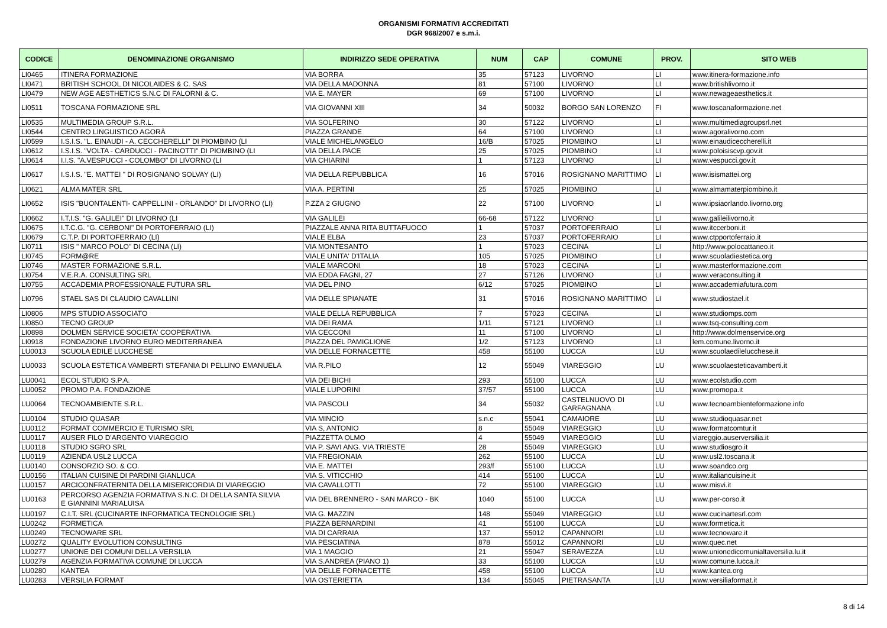ORGANISMI FORMATIVI ACCREDITATI
DGR 968/2007 e s.m.i.
| CODICE | DENOMINAZIONE ORGANISMO | INDIRIZZO SEDE OPERATIVA | NUM | CAP | COMUNE | PROV. | SITO WEB |
| --- | --- | --- | --- | --- | --- | --- | --- |
| LI0465 | ITINERA FORMAZIONE | VIA BORRA | 35 | 57123 | LIVORNO | LI | www.itinera-formazione.info |
| LI0471 | BRITISH SCHOOL DI NICOLAIDES & C. SAS | VIA DELLA MADONNA | 81 | 57100 | LIVORNO | LI | www.britishlivorno.it |
| LI0479 | NEW AGE AESTHETICS S.N.C DI FALORNI & C. | VIA E. MAYER | 69 | 57100 | LIVORNO | LI | www.newageaesthetics.it |
| LI0511 | TOSCANA FORMAZIONE SRL | VIA GIOVANNI XIII | 34 | 50032 | BORGO SAN LORENZO | FI | www.toscanaformazione.net |
| LI0535 | MULTIMEDIA GROUP S.R.L. | VIA SOLFERINO | 30 | 57122 | LIVORNO | LI | www.multimediagroupsrl.net |
| LI0544 | CENTRO LINGUISTICO AGORÀ | PIAZZA GRANDE | 64 | 57100 | LIVORNO | LI | www.agoralivorno.com |
| LI0599 | I.S.I.S. "L. EINAUDI - A. CECCHERELLI" DI PIOMBINO (LI | VIALE MICHELANGELO | 16/B | 57025 | PIOMBINO | LI | www.einaudiceccherelli.it |
| LI0612 | I.S.I.S. "VOLTA - CARDUCCI - PACINOTTI" DI PIOMBINO (LI | VIA DELLA PACE | 25 | 57025 | PIOMBINO | LI | www.poloisiscvp.gov.it |
| LI0614 | I.I.S. "A.VESPUCCI - COLOMBO" DI LIVORNO (LI | VIA CHIARINI | 1 | 57123 | LIVORNO | LI | www.vespucci.gov.it |
| LI0617 | I.S.I.S. "E. MATTEI " DI ROSIGNANO SOLVAY (LI) | VIA DELLA REPUBBLICA | 16 | 57016 | ROSIGNANO MARITTIMO | LI | www.isismattei.org |
| LI0621 | ALMA MATER SRL | VIA A. PERTINI | 25 | 57025 | PIOMBINO | LI | www.almamaterpiombino.it |
| LI0652 | ISIS "BUONTALENTI- CAPPELLINI - ORLANDO" DI LIVORNO (LI) | P.ZZA 2 GIUGNO | 22 | 57100 | LIVORNO | LI | www.ipsiaorlando.livorno.org |
| LI0662 | I.T.I.S. "G. GALILEI" DI LIVORNO (LI | VIA GALILEI | 66-68 | 57122 | LIVORNO | LI | www.galileilivorno.it |
| LI0675 | I.T.C.G. "G. CERBONI" DI PORTOFERRAIO (LI) | PIAZZALE ANNA RITA BUTTAFUOCO | 1 | 57037 | PORTOFERRAIO | LI | www.itccerboni.it |
| LI0679 | C.T.P. DI PORTOFERRAIO (LI) | VIALE ELBA | 23 | 57037 | PORTOFERRAIO | LI | www.ctpportoferraio.it |
| LI0711 | ISIS " MARCO POLO" DI CECINA (LI) | VIA MONTESANTO | 1 | 57023 | CECINA | LI | http://www.polocattaneo.it |
| LI0745 | FORM@RE | VIALE UNITA' D'ITALIA | 105 | 57025 | PIOMBINO | LI | www.scuoladiestetica.org |
| LI0746 | MASTER FORMAZIONE S.R.L. | VIALE MARCONI | 18 | 57023 | CECINA | LI | www.masterformazione.com |
| LI0754 | V.E.R.A. CONSULTING SRL | VIA EDDA FAGNI, 27 | 27 | 57126 | LIVORNO | LI | www.veraconsulting.it |
| LI0755 | ACCADEMIA PROFESSIONALE FUTURA SRL | VIA DEL PINO | 6/12 | 57025 | PIOMBINO | LI | www.accademiafutura.com |
| LI0796 | STAEL SAS DI CLAUDIO CAVALLINI | VIA DELLE SPIANATE | 31 | 57016 | ROSIGNANO MARITTIMO | LI | www.studiostael.it |
| LI0806 | MPS STUDIO ASSOCIATO | VIALE DELLA REPUBBLICA | 7 | 57023 | CECINA | LI | www.studiomps.com |
| LI0850 | TECNO GROUP | VIA DEI RAMA | 1/11 | 57121 | LIVORNO | LI | www.tsq-consulting.com |
| LI0898 | DOLMEN SERVICE SOCIETA' COOPERATIVA | VIA CECCONI | 11 | 57100 | LIVORNO | LI | http://www.dolmenservice.org |
| LI0918 | FONDAZIONE LIVORNO EURO MEDITERRANEA | PIAZZA DEL PAMIGLIONE | 1/2 | 57123 | LIVORNO | LI | lem.comune.livorno.it |
| LU0013 | SCUOLA EDILE LUCCHESE | VIA DELLE FORNACETTE | 458 | 55100 | LUCCA | LU | www.scuolaedilelucchese.it |
| LU0033 | SCUOLA ESTETICA VAMBERTI STEFANIA DI PELLINO EMANUELA | VIA R.PILO | 12 | 55049 | VIAREGGIO | LU | www.scuolaesteticavamberti.it |
| LU0041 | ECOL STUDIO S.P.A. | VIA DEI BICHI | 293 | 55100 | LUCCA | LU | www.ecolstudio.com |
| LU0052 | PROMO P.A. FONDAZIONE | VIALE LUPORINI | 37/57 | 55100 | LUCCA | LU | www.promopa.it |
| LU0064 | TECNOAMBIENTE S.R.L. | VIA PASCOLI | 34 | 55032 | CASTELNUOVO DI GARFAGNANA | LU | www.tecnoambienteformazione.info |
| LU0104 | STUDIO QUASAR | VIA MINCIO | s.n.c | 55041 | CAMAIORE | LU | www.studioquasar.net |
| LU0112 | FORMAT COMMERCIO E TURISMO SRL | VIA S, ANTONIO | 8 | 55049 | VIAREGGIO | LU | www.formatcomtur.it |
| LU0117 | AUSER FILO D'ARGENTO VIAREGGIO | PIAZZETTA OLMO | 4 | 55049 | VIAREGGIO | LU | viareggio.auserversilia.it |
| LU0118 | STUDIO SGRO SRL | VIA P. SAVI ANG. VIA TRIESTE | 28 | 55049 | VIAREGGIO | LU | www.studiosgro.it |
| LU0119 | AZIENDA USL2 LUCCA | VIA FREGIONAIA | 262 | 55100 | LUCCA | LU | www.usl2.toscana.it |
| LU0140 | CONSORZIO SO. & CO. | VIA E. MATTEI | 293/f | 55100 | LUCCA | LU | www.soandco.org |
| LU0156 | ITALIAN CUISINE DI PARDINI GIANLUCA | VIA S. VITICCHIO | 414 | 55100 | LUCCA | LU | www.italiancuisine.it |
| LU0157 | ARCICONFRATERNITA DELLA MISERICORDIA DI VIAREGGIO | VIA CAVALLOTTI | 72 | 55100 | VIAREGGIO | LU | www.misvi.it |
| LU0163 | PERCORSO AGENZIA FORMATIVA S.N.C. DI DELLA SANTA SILVIA E GIANNINI MARIALUISA | VIA DEL BRENNERO - SAN MARCO - BK | 1040 | 55100 | LUCCA | LU | www.per-corso.it |
| LU0197 | C.I.T. SRL (CUCINARTE INFORMATICA TECNOLOGIE SRL) | VIA G. MAZZIN | 148 | 55049 | VIAREGGIO | LU | www.cucinartesrl.com |
| LU0242 | FORMETICA | PIAZZA BERNARDINI | 41 | 55100 | LUCCA | LU | www.formetica.it |
| LU0249 | TECNOWARE SRL | VIA DI CARRAIA | 137 | 55012 | CAPANNORI | LU | www.tecnoware.it |
| LU0272 | QUALITY EVOLUTION CONSULTING | VIA PESCIATINA | 878 | 55012 | CAPANNORI | LU | www.quec.net |
| LU0277 | UNIONE DEI COMUNI DELLA VERSILIA | VIA 1 MAGGIO | 21 | 55047 | SERAVEZZA | LU | www.unionedicomunialtaversilia.lu.it |
| LU0279 | AGENZIA FORMATIVA COMUNE DI LUCCA | VIA S.ANDREA (PIANO 1) | 33 | 55100 | LUCCA | LU | www.comune.lucca.it |
| LU0280 | KANTEA | VIA DELLE FORNACETTE | 458 | 55100 | LUCCA | LU | www.kantea.org |
| LU0283 | VERSILIA FORMAT | VIA OSTERIETTA | 134 | 55045 | PIETRASANTA | LU | www.versiliaformat.it |
8 di 14